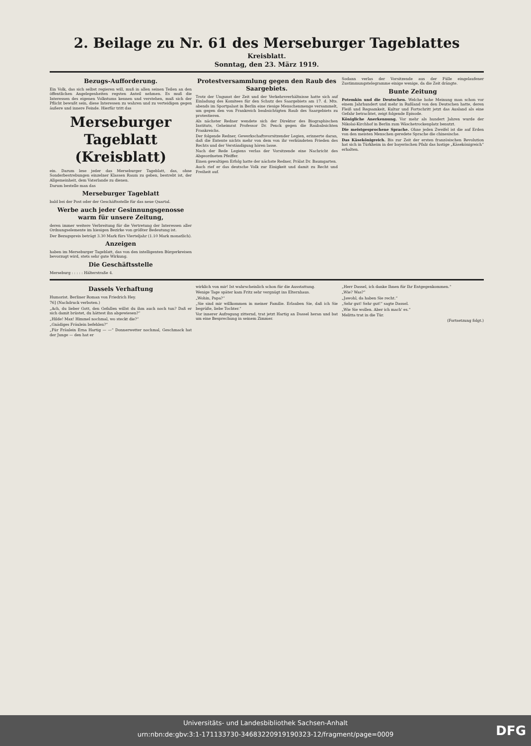2. Beilage zu Nr. 61 des Merseburger Tageblattes
Kreisblatt.
Sonntag, den 23. März 1919.
Bezugs-Aufforderung.
Ein Volk, das sich selbst regieren will, muß in allen seinen Teilen an den öffentlichen Angelegenheiten regsten Anteil nehmen. Es muß die Interessen des eigenen Volkstums kennen und verstehen, muß sich der Pflicht bewußt sein, diese Interessen zu wahren und zu verteidigen gegen äußere und innere Feinde. Hierfür tritt das
Merseburger Tageblatt (Kreisblatt)
ein. Darum lese jeder das Merseburger Tageblatt, das, ohne Sonderbestrebungen einzelner Klassen Raum zu geben, bestrebt ist, der Allgemeinheit, dem Vaterlande zu dienen.
Darum bestelle man das
Merseburger Tageblatt
bald bei der Post oder der Geschäftsstelle für das neue Quartal.
Werbe auch jeder Gesinnungsgenosse warm für unsere Zeitung,
deren immer weitere Verbreitung für die Vertretung der Interessen aller Ordnungselemente im hiesigen Bezirke von größter Bedeutung ist.
Der Bezugspreis beträgt 3.30 Mark fürs Vierteljahr (1.10 Mark monatlich).
Anzeigen
haben im Merseburger Tageblatt, das von den intelligenten Bürgerkreisen bevorzugt wird, stets sehr gute Wirkung.
Die Geschäftsstelle
Merseburg : : : : : Hälterstraße 4.
Protestversammlung gegen den Raub des Saargebiets.
Trotz der Ungunst der Zeit und der Verkehrsverhältnisse hatte sich auf Einladung des Komitees für den Schutz des Saargebiets am 17. d. Mts. abends im Sportpalast in Berlin eine riesige Menschenmenge versammelt, um gegen den von Frankreich beabsichtigten Raub des Saargebiets zu protestieren.
Als nächster Redner wendete sich der Direktor des Biographischen Instituts, Geheimrat Professor Dr. Penck gegen die Raubabsichten Frankreichs.
Der folgende Redner, Gewerkschaftsvorsitzender Legien, erinnerte daran, daß die Entente nichts mehr von dem von ihr verkündeten Frieden des Rechts und der Verständigung hören lasse.
Nach der Rede Legiens verlas der Vorsitzende eine Nachricht des Abgeordneten Pfeiffer.
Einen gewaltigen Erfolg hatte der nächste Redner, Prälat Dr. Baumgarten.
Auch rief er das deutsche Volk zur Einigkeit und damit zu Recht und Freiheit auf.
Sodann verlas der Vorsitzende aus der Fülle eingelaufener Zustimmungstelegramme einige wenige, da die Zeit drängte.
Bunte Zeitung
Potemkin und die Deutschen. Welche hohe Meinung man schon vor einem Jahrhundert und mehr in Rußland von den Deutschen hatte, deren Fleiß und Regsamkeit, Kultur und Fortschritt jetzt das Ausland als eine Gefahr betrachtet, zeigt folgende Episode.
Königliche Anerkennung. Vor mehr als hundert Jahren wurde der Nikolai-Kirchhof in Berlin zum Wäschetrockenplatz benutzt.
Die meistgesprochene Sprache. Ohne jeden Zweifel ist die auf Erden von den meisten Menschen geredete Sprache die chinesische.
Das Käsekönigreich. Bis zur Zeit der ersten französischen Revolution hat sich in Türkheim in der bayerischen Pfalz das lustige „Käsekönigreich“ erhalten.
Dassels Verhaftung
Humorist. Berliner Roman von Friedrich Hey.
76] (Nachdruck verboten.)
„Ach, du lieber Gott, den Gefallen willst du ihm auch noch tun? Daß er sich damit brüstet, du hättest ihn abgewiesen?“
„Hilde! Max! Himmel nochmal, wo steckt die?“
„Gnädiges Fräulein befehlen?“
„Für Fräulein Erna Hartig — —“ Donnerwetter nochmal, Geschmack hat der Junge — den hat er
wirklich von mir! Ist wahrscheinlich schon für die Ausstattung.
Wenige Tage später kam Fritz sehr vergnügt ins Elternhaus.
„Wohin, Papa?“
„Sie sind mir willkommen in meiner Familie. Erlauben Sie, daß ich Sie begrüße, liebe Tochter.“
Vor innerer Aufregung zitternd, trat jetzt Hartig an Dassel heran und bat um eine Besprechung in seinem Zimmer.
„Herr Dassel, ich danke Ihnen für Ihr Entgegenkommen.“
„Wie? Was?“
„Jawohl, da haben Sie recht.“
„Sehr gut! Sehr gut!“ sagte Dassel.
„Wie Sie wollen. Aber ich mach' es.“
Melitta trat in die Tür.
(Fortsetzung folgt.)
Universitäts- und Landesbibliothek Sachsen-Anhalt
urn:nbn:de:gbv:3:1-171133730-34683220919190323-12/fragment/page=0009
DFG